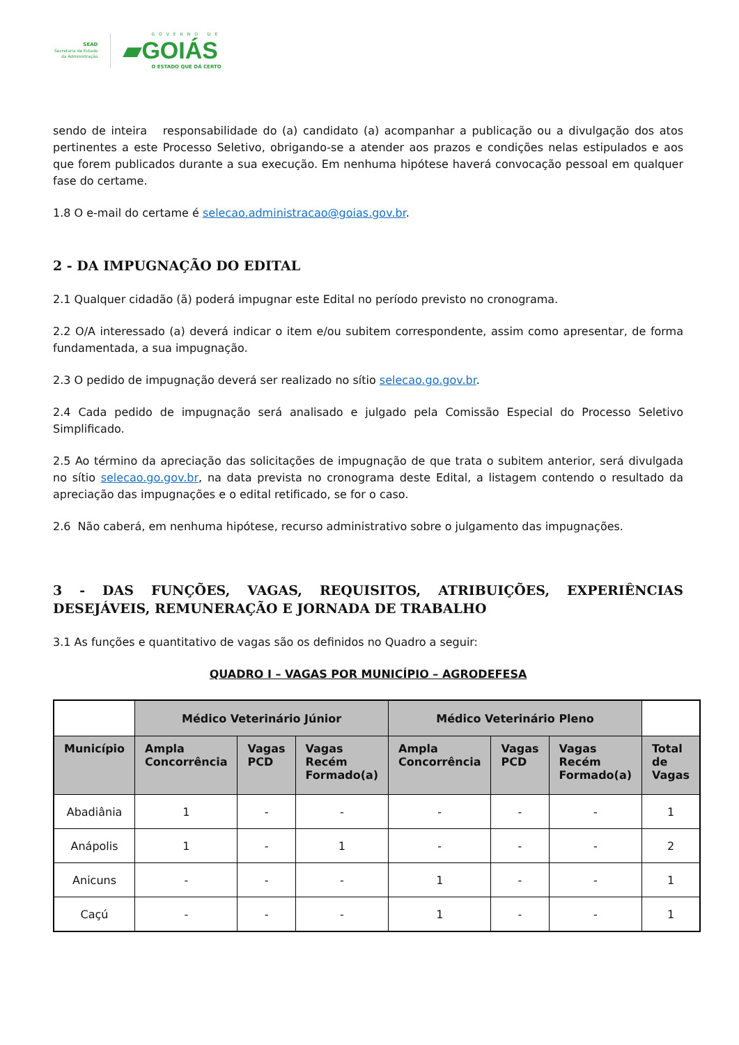SEAD
Secretaria de Estado
da Administração
GOVERNO DE
▰GOIÁS
O ESTADO QUE DÁ CERTO
sendo de inteira responsabilidade do (a) candidato (a) acompanhar a publicação ou a divulgação dos atos pertinentes a este Processo Seletivo, obrigando-se a atender aos prazos e condições nelas estipulados e aos que forem publicados durante a sua execução. Em nenhuma hipótese haverá convocação pessoal em qualquer fase do certame.
1.8 O e-mail do certame é selecao.administracao@goias.gov.br.
2 - DA IMPUGNAÇÃO DO EDITAL
2.1 Qualquer cidadão (ã) poderá impugnar este Edital no período previsto no cronograma.
2.2 O/A interessado (a) deverá indicar o item e/ou subitem correspondente, assim como apresentar, de forma fundamentada, a sua impugnação.
2.3 O pedido de impugnação deverá ser realizado no sítio selecao.go.gov.br.
2.4 Cada pedido de impugnação será analisado e julgado pela Comissão Especial do Processo Seletivo Simplificado.
2.5 Ao término da apreciação das solicitações de impugnação de que trata o subitem anterior, será divulgada no sítio selecao.go.gov.br, na data prevista no cronograma deste Edital, a listagem contendo o resultado da apreciação das impugnações e o edital retificado, se for o caso.
2.6 Não caberá, em nenhuma hipótese, recurso administrativo sobre o julgamento das impugnações.
3 - DAS FUNÇÕES, VAGAS, REQUISITOS, ATRIBUIÇÕES, EXPERIÊNCIAS DESEJÁVEIS, REMUNERAÇÃO E JORNADA DE TRABALHO
3.1 As funções e quantitativo de vagas são os definidos no Quadro a seguir:
QUADRO I – VAGAS POR MUNICÍPIO – AGRODEFESA
| | Médico Veterinário Júnior | | | Médico Veterinário Pleno | | | |
| Município | Ampla Concorrência | Vagas PCD | Vagas Recém Formado(a) | Ampla Concorrência | Vagas PCD | Vagas Recém Formado(a) | Total de Vagas |
| Abadiânia | 1 | - | - | - | - | - | 1 |
| Anápolis | 1 | - | 1 | - | - | - | 2 |
| Anicuns | - | - | - | 1 | - | - | 1 |
| Caçú | - | - | - | 1 | - | - | 1 |